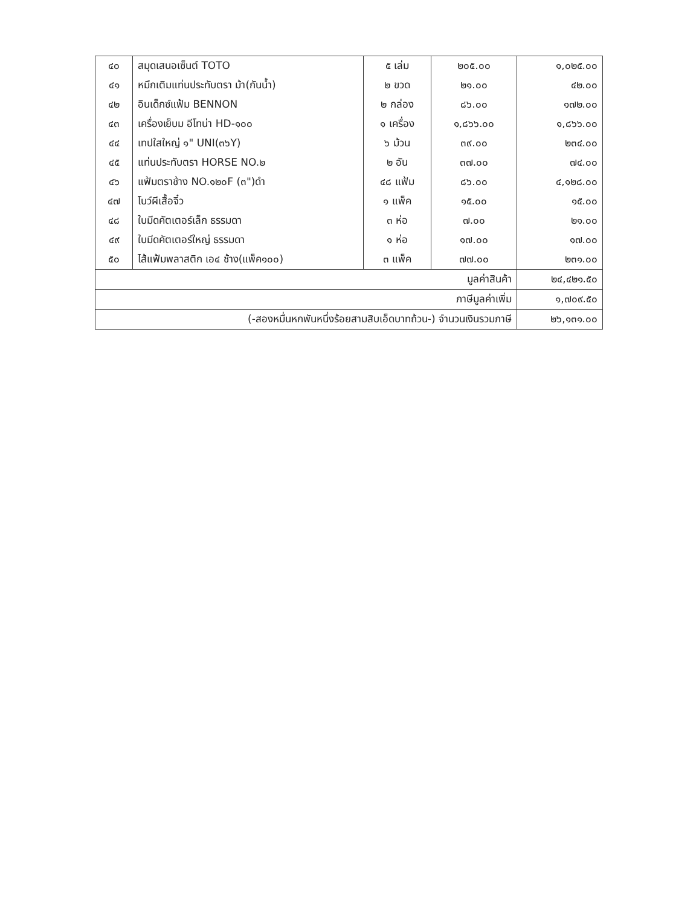| ๔๐ | สมุดเสนอเซ็นต์ TOTO | ๕ เล่ม | ๒๐๕.๐๐ | ๑,๐๒๕.๐๐ |
| ๔๑ | หมึกเติมแท่นประทับตรา ม้า(กันน้ำ) | ๒ ขวด | ๒๑.๐๐ | ๔๒.๐๐ |
| ๔๒ | อินเด็กซ์แฟ้ม BENNON | ๒ กล่อง | ๘๖.๐๐ | ๑๗๒.๐๐ |
| ๔๓ | เครื่องเย็บม อีโทน่า HD-๑๐๐ | ๑ เครื่อง | ๑,๘๖๖.๐๐ | ๑,๘๖๖.๐๐ |
| ๔๔ | เทปใสใหญ่ ๑" UNI(๓๖Y) | ๖ ม้วน | ๓๙.๐๐ | ๒๓๔.๐๐ |
| ๔๕ | แท่นประทับตรา HORSE NO.๒ | ๒ อัน | ๓๗.๐๐ | ๗๔.๐๐ |
| ๔๖ | แฟ้มตราช้าง NO.๑๒๐F (๓")ดำ | ๔๘ แฟ้ม | ๘๖.๐๐ | ๔,๑๒๘.๐๐ |
| ๔๗ | โบว์ผีเสื้อจิ๋ว | ๑ แพ็ค | ๑๕.๐๐ | ๑๕.๐๐ |
| ๔๘ | ใบมีดคัตเตอร์เล็ก ธรรมดา | ๓ ห่อ | ๗.๐๐ | ๒๑.๐๐ |
| ๔๙ | ใบมีดคัตเตอร์ใหญ่ ธรรมดา | ๑ ห่อ | ๑๗.๐๐ | ๑๗.๐๐ |
| ๕๐ | ไส้แฟ้มพลาสติก เอ๔ ช้าง(แพ็ค๑๐๐) | ๓ แพ็ค | ๗๗.๐๐ | ๒๓๑.๐๐ |
| มูลค่าสินค้า | | | | ๒๔,๔๒๑.๕๐ |
| ภาษีมูลค่าเพิ่ม | | | | ๑,๗๐๙.๕๐ |
| (-สองหมื่นหกพันหนึ่งร้อยสามสิบเอ็ดบาทถ้วน-) จำนวนเงินรวมภาษี | | | | ๒๖,๑๓๑.๐๐ |